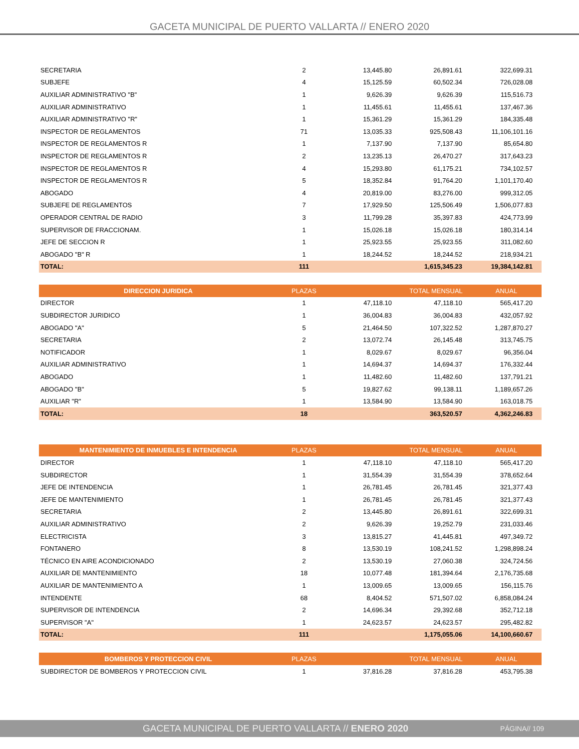GACETA MUNICIPAL DE PUERTO VALLARTA // ENERO 2020
| SECRETARIA | 2 | 13,445.80 | 26,891.61 | 322,699.31 |
| SUBJEFE | 4 | 15,125.59 | 60,502.34 | 726,028.08 |
| AUXILIAR ADMINISTRATIVO "B" | 1 | 9,626.39 | 9,626.39 | 115,516.73 |
| AUXILIAR ADMINISTRATIVO | 1 | 11,455.61 | 11,455.61 | 137,467.36 |
| AUXILIAR ADMINISTRATIVO "R" | 1 | 15,361.29 | 15,361.29 | 184,335.48 |
| INSPECTOR DE REGLAMENTOS | 71 | 13,035.33 | 925,508.43 | 11,106,101.16 |
| INSPECTOR DE REGLAMENTOS R | 1 | 7,137.90 | 7,137.90 | 85,654.80 |
| INSPECTOR DE REGLAMENTOS R | 2 | 13,235.13 | 26,470.27 | 317,643.23 |
| INSPECTOR DE REGLAMENTOS R | 4 | 15,293.80 | 61,175.21 | 734,102.57 |
| INSPECTOR DE REGLAMENTOS R | 5 | 18,352.84 | 91,764.20 | 1,101,170.40 |
| ABOGADO | 4 | 20,819.00 | 83,276.00 | 999,312.05 |
| SUBJEFE DE REGLAMENTOS | 7 | 17,929.50 | 125,506.49 | 1,506,077.83 |
| OPERADOR CENTRAL DE RADIO | 3 | 11,799.28 | 35,397.83 | 424,773.99 |
| SUPERVISOR DE FRACCIONAM. | 1 | 15,026.18 | 15,026.18 | 180,314.14 |
| JEFE DE SECCION R | 1 | 25,923.55 | 25,923.55 | 311,082.60 |
| ABOGADO "B" R | 1 | 18,244.52 | 18,244.52 | 218,934.21 |
| TOTAL: | 111 | | 1,615,345.23 | 19,384,142.81 |
| DIRECCION JURIDICA | PLAZAS | | TOTAL MENSUAL | ANUAL |
| --- | --- | --- | --- | --- |
| DIRECTOR | 1 | 47,118.10 | 47,118.10 | 565,417.20 |
| SUBDIRECTOR JURIDICO | 1 | 36,004.83 | 36,004.83 | 432,057.92 |
| ABOGADO "A" | 5 | 21,464.50 | 107,322.52 | 1,287,870.27 |
| SECRETARIA | 2 | 13,072.74 | 26,145.48 | 313,745.75 |
| NOTIFICADOR | 1 | 8,029.67 | 8,029.67 | 96,356.04 |
| AUXILIAR ADMINISTRATIVO | 1 | 14,694.37 | 14,694.37 | 176,332.44 |
| ABOGADO | 1 | 11,482.60 | 11,482.60 | 137,791.21 |
| ABOGADO "B" | 5 | 19,827.62 | 99,138.11 | 1,189,657.26 |
| AUXILIAR "R" | 1 | 13,584.90 | 13,584.90 | 163,018.75 |
| TOTAL: | 18 | | 363,520.57 | 4,362,246.83 |
| MANTENIMIENTO DE INMUEBLES E INTENDENCIA | PLAZAS | | TOTAL MENSUAL | ANUAL |
| --- | --- | --- | --- | --- |
| DIRECTOR | 1 | 47,118.10 | 47,118.10 | 565,417.20 |
| SUBDIRECTOR | 1 | 31,554.39 | 31,554.39 | 378,652.64 |
| JEFE DE INTENDENCIA | 1 | 26,781.45 | 26,781.45 | 321,377.43 |
| JEFE DE MANTENIMIENTO | 1 | 26,781.45 | 26,781.45 | 321,377.43 |
| SECRETARIA | 2 | 13,445.80 | 26,891.61 | 322,699.31 |
| AUXILIAR ADMINISTRATIVO | 2 | 9,626.39 | 19,252.79 | 231,033.46 |
| ELECTRICISTA | 3 | 13,815.27 | 41,445.81 | 497,349.72 |
| FONTANERO | 8 | 13,530.19 | 108,241.52 | 1,298,898.24 |
| TÉCNICO EN AIRE ACONDICIONADO | 2 | 13,530.19 | 27,060.38 | 324,724.56 |
| AUXILIAR DE MANTENIMIENTO | 18 | 10,077.48 | 181,394.64 | 2,176,735.68 |
| AUXILIAR DE MANTENIMIENTO A | 1 | 13,009.65 | 13,009.65 | 156,115.76 |
| INTENDENTE | 68 | 8,404.52 | 571,507.02 | 6,858,084.24 |
| SUPERVISOR DE INTENDENCIA | 2 | 14,696.34 | 29,392.68 | 352,712.18 |
| SUPERVISOR "A" | 1 | 24,623.57 | 24,623.57 | 295,482.82 |
| TOTAL: | 111 | | 1,175,055.06 | 14,100,660.67 |
| BOMBEROS Y PROTECCION CIVIL | PLAZAS | | TOTAL MENSUAL | ANUAL |
| --- | --- | --- | --- | --- |
| SUBDIRECTOR DE BOMBEROS Y PROTECCION CIVIL | 1 | 37,816.28 | 37,816.28 | 453,795.38 |
GACETA MUNICIPAL DE PUERTO VALLARTA // ENERO 2020 PÁGINA// 109